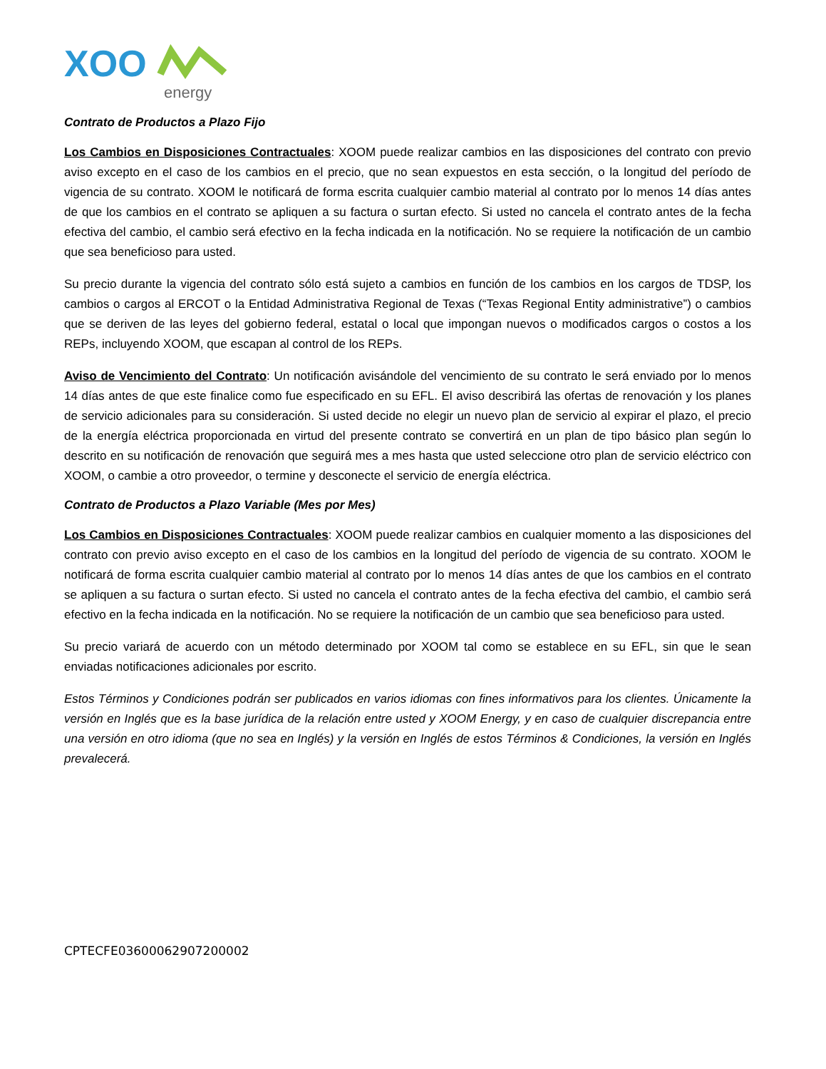XOO
energy
Contrato de Productos a Plazo Fijo
Los Cambios en Disposiciones Contractuales: XOOM puede realizar cambios en las disposiciones del contrato con previo aviso excepto en el caso de los cambios en el precio, que no sean expuestos en esta sección, o la longitud del período de vigencia de su contrato. XOOM le notificará de forma escrita cualquier cambio material al contrato por lo menos 14 días antes de que los cambios en el contrato se apliquen a su factura o surtan efecto. Si usted no cancela el contrato antes de la fecha efectiva del cambio, el cambio será efectivo en la fecha indicada en la notificación. No se requiere la notificación de un cambio que sea beneficioso para usted.
Su precio durante la vigencia del contrato sólo está sujeto a cambios en función de los cambios en los cargos de TDSP, los cambios o cargos al ERCOT o la Entidad Administrativa Regional de Texas (“Texas Regional Entity administrative”) o cambios que se deriven de las leyes del gobierno federal, estatal o local que impongan nuevos o modificados cargos o costos a los REPs, incluyendo XOOM, que escapan al control de los REPs.
Aviso de Vencimiento del Contrato: Un notificación avisándole del vencimiento de su contrato le será enviado por lo menos 14 días antes de que este finalice como fue especificado en su EFL. El aviso describirá las ofertas de renovación y los planes de servicio adicionales para su consideración. Si usted decide no elegir un nuevo plan de servicio al expirar el plazo, el precio de la energía eléctrica proporcionada en virtud del presente contrato se convertirá en un plan de tipo básico plan según lo descrito en su notificación de renovación que seguirá mes a mes hasta que usted seleccione otro plan de servicio eléctrico con XOOM, o cambie a otro proveedor, o termine y desconecte el servicio de energía eléctrica.
Contrato de Productos a Plazo Variable (Mes por Mes)
Los Cambios en Disposiciones Contractuales: XOOM puede realizar cambios en cualquier momento a las disposiciones del contrato con previo aviso excepto en el caso de los cambios en la longitud del período de vigencia de su contrato. XOOM le notificará de forma escrita cualquier cambio material al contrato por lo menos 14 días antes de que los cambios en el contrato se apliquen a su factura o surtan efecto. Si usted no cancela el contrato antes de la fecha efectiva del cambio, el cambio será efectivo en la fecha indicada en la notificación. No se requiere la notificación de un cambio que sea beneficioso para usted.
Su precio variará de acuerdo con un método determinado por XOOM tal como se establece en su EFL, sin que le sean enviadas notificaciones adicionales por escrito.
Estos Términos y Condiciones podrán ser publicados en varios idiomas con fines informativos para los clientes. Únicamente la versión en Inglés que es la base jurídica de la relación entre usted y XOOM Energy, y en caso de cualquier discrepancia entre una versión en otro idioma (que no sea en Inglés) y la versión en Inglés de estos Términos & Condiciones, la versión en Inglés prevalecerá.
CPTECFE03600062907200002